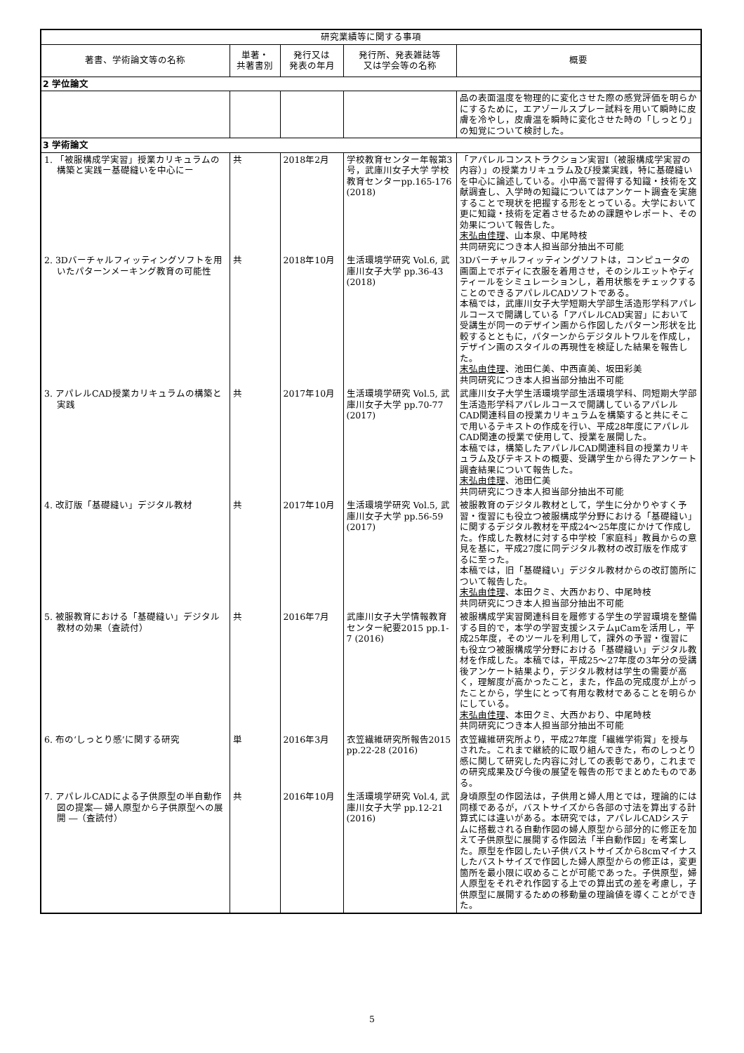| 研究業績等に関する事項 | | | | |
| --- | --- | --- | --- | --- |
| 著書、学術論文等の名称 | 単著・ 共著書別 | 発行又は 発表の年月 | 発行所、発表雑誌等 又は学会等の名称 | 概要 |
| 2 学位論文 | | | | |
| | | | | 品の表面温度を物理的に変化させた際の感覚評価を明らかにするために，エアゾールスプレー試料を用いて瞬時に皮膚を冷やし，皮膚温を瞬時に変化させた時の「しっとり」の知覚について検討した。 |
| 3 学術論文 | | | | |
| 1. 「被服構成学実習」授業カリキュラムの構築と実践ー基礎縫いを中心にー | 共 | 2018年2月 | 学校教育センター年報第3号，武庫川女子大学 学校教育センターpp.165-176 (2018) | 「アパレルコンストラクション実習Ⅰ（被服構成学実習の内容）」の授業カリキュラム及び授業実践，特に基礎縫いを中心に論述している。小中高で習得する知識・技術を文献調査し、入学時の知識についてはアンケート調査を実施することで現状を把握する形をとっている。大学において更に知識・技術を定着させるための課題やレポート、その効果について報告した。 末弘由佳理 、山本泉、中尾時枝 共同研究につき本人担当部分抽出不可能 |
| 2. 3Dバーチャルフィッティングソフトを用いたパターンメーキング教育の可能性 | 共 | 2018年10月 | 生活環境学研究 Vol.6, 武庫川女子大学 pp.36-43 (2018) | 3Dバーチャルフィッティングソフトは，コンピュータの画面上でボディに衣服を着用させ，そのシルエットやディティールをシミュレーションし，着用状態をチェックすることのできるアパレルCADソフトである。 本稿では，武庫川女子大学短期大学部生活造形学科アパレルコースで開講している「アパレルCAD実習」において受講生が同一のデザイン画から作図したパターン形状を比較するとともに，パターンからデジタルトワルを作成し，デザイン画のスタイルの再現性を検証した結果を報告した。 末弘由佳理 、池田仁美、中西直美、坂田彩美 共同研究につき本人担当部分抽出不可能 |
| 3. アパレルCAD授業カリキュラムの構築と実践 | 共 | 2017年10月 | 生活環境学研究 Vol.5, 武庫川女子大学 pp.70-77 (2017) | 武庫川女子大学生活環境学部生活環境学科、同短期大学部生活造形学科アパレルコースで開講しているアパレルCAD関連科目の授業カリキュラムを構築すると共にそこで用いるテキストの作成を行い、平成28年度にアパレルCAD関連の授業で使用して、授業を展開した。 本稿では，構築したアパレルCAD関連科目の授業カリキュラム及びテキストの概要、受講学生から得たアンケート調査結果について報告した。 末弘由佳理 、池田仁美 共同研究につき本人担当部分抽出不可能 |
| 4. 改訂版「基礎縫い」デジタル教材 | 共 | 2017年10月 | 生活環境学研究 Vol.5, 武庫川女子大学 pp.56-59 (2017) | 被服教育のデジタル教材として，学生に分かりやすく予習・復習にも役立つ被服構成学分野における「基礎縫い」に関するデジタル教材を平成24～25年度にかけて作成した。作成した教材に対する中学校「家庭科」教員からの意見を基に，平成27度に同デジタル教材の改訂版を作成するに至った。 本稿では，旧「基礎縫い」デジタル教材からの改訂箇所について報告した。 末弘由佳理 、本田クミ、大西かおり、中尾時枝 共同研究につき本人担当部分抽出不可能 |
| 5. 被服教育における「基礎縫い」デジタル教材の効果（査読付） | 共 | 2016年7月 | 武庫川女子大学情報教育センター紀要2015 pp.1-7 (2016) | 被服構成学実習関連科目を履修する学生の学習環境を整備する目的で，本学の学習支援システムμCamを活用し，平成25年度，そのツールを利用して，課外の予習・復習にも役立つ被服構成学分野における「基礎縫い」デジタル教材を作成した。本稿では，平成25～27年度の3年分の受講後アンケート結果より，デジタル教材は学生の需要が高く，理解度が高かったこと，また，作品の完成度が上がったことから，学生にとって有用な教材であることを明らかにしている。 末弘由佳理 、本田クミ、大西かおり、中尾時枝 共同研究につき本人担当部分抽出不可能 |
| 6. 布の‘しっとり感’に関する研究 | 単 | 2016年3月 | 衣笠繊維研究所報告2015 pp.22-28 (2016) | 衣笠繊維研究所より，平成27年度「繊維学術賞」を授与された。これまで継続的に取り組んできた，布のしっとり感に関して研究した内容に対しての表彰であり，これまでの研究成果及び今後の展望を報告の形でまとめたものである。 |
| 7. アパレルCADによる子供原型の半自動作図の提案― 婦人原型から子供原型への展開 ―（査読付） | 共 | 2016年10月 | 生活環境学研究 Vol.4, 武庫川女子大学 pp.12-21 (2016) | 身頃原型の作図法は，子供用と婦人用とでは，理論的には同様であるが，バストサイズから各部の寸法を算出する計算式には違いがある。本研究では，アパレルCADシステムに搭載される自動作図の婦人原型から部分的に修正を加えて子供原型に展開する作図法「半自動作図」を考案した。原型を作図したい子供バストサイズから8cmマイナスしたバストサイズで作図した婦人原型からの修正は，変更箇所を最小限に収めることが可能であった。子供原型，婦人原型をそれぞれ作図する上での算出式の差を考慮し，子供原型に展開するための移動量の理論値を導くことができた。 |
5